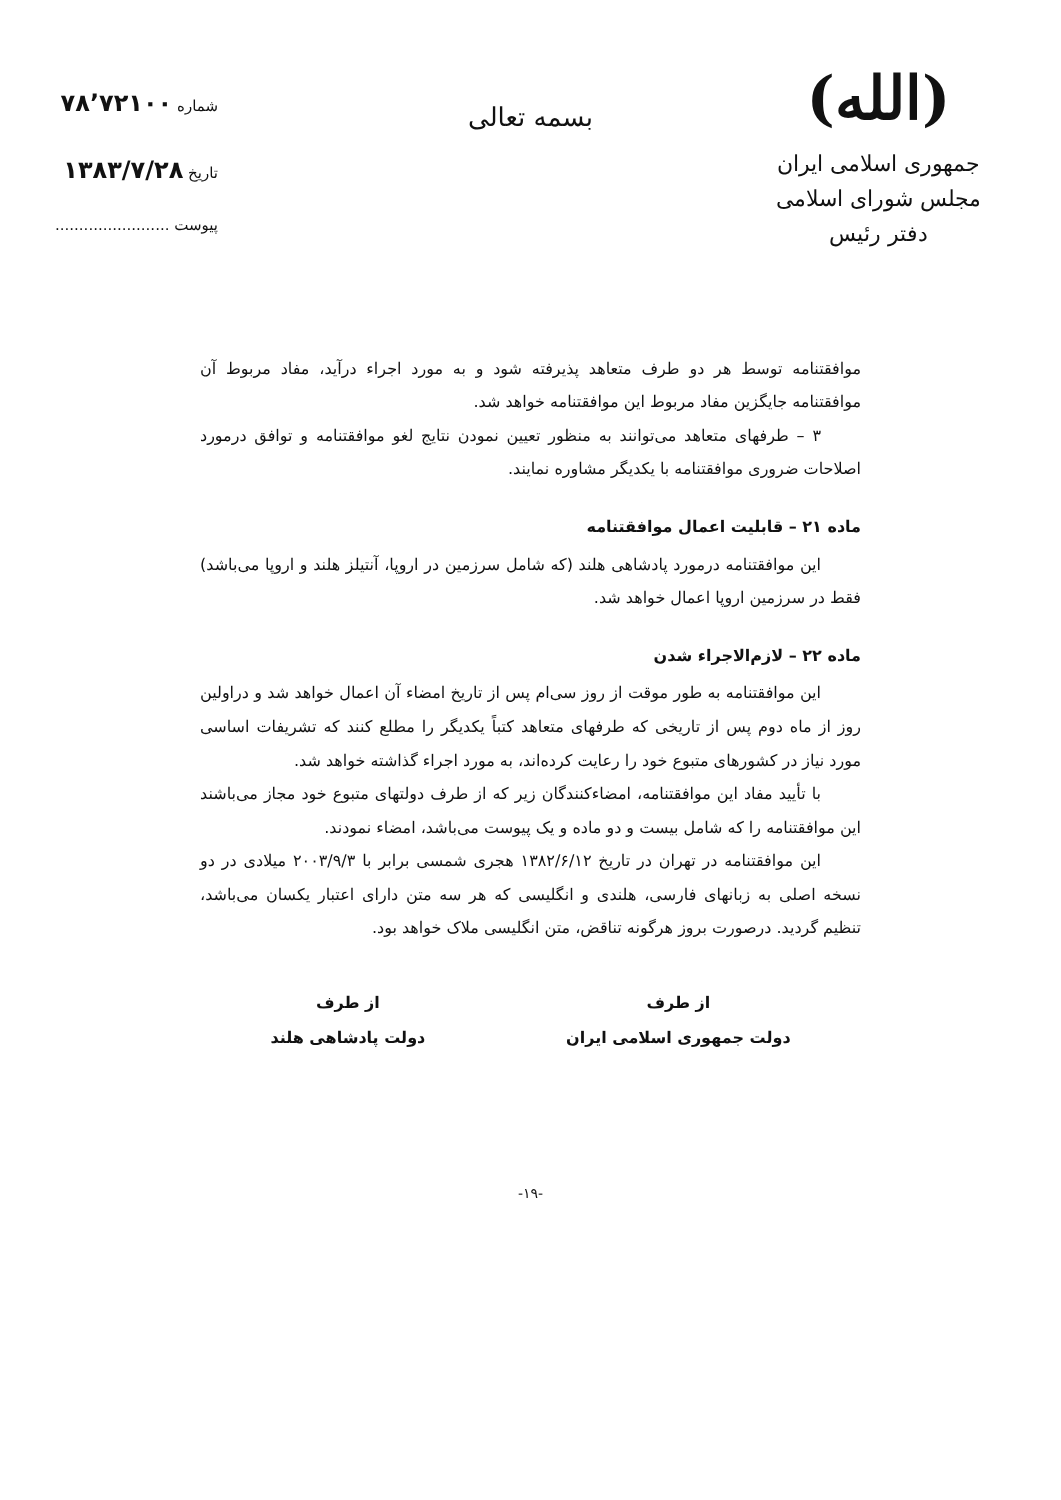(الله)
جمهوری اسلامی ایران
مجلس شورای اسلامی
دفتر رئیس
شماره ۷۸٬۷۲۱۰۰
تاریخ ۱۳۸۳/۷/۲۸
پیوست ........................
بسمه تعالی
موافقتنامه توسط هر دو طرف متعاهد پذیرفته شود و به مورد اجراء درآید، مفاد مربوط آن موافقتنامه جایگزین مفاد مربوط این موافقتنامه خواهد شد.
۳ – طرفهای متعاهد می‌توانند به منظور تعیین نمودن نتایج لغو موافقتنامه و توافق درمورد اصلاحات ضروری موافقتنامه با یکدیگر مشاوره نمایند.
ماده ۲۱ – قابلیت اعمال موافقتنامه
این موافقتنامه درمورد پادشاهی هلند (که شامل سرزمین در اروپا، آنتیلز هلند و اروپا می‌باشد) فقط در سرزمین اروپا اعمال خواهد شد.
ماده ۲۲ – لازم‌الاجراء شدن
این موافقتنامه به طور موقت از روز سی‌ام پس از تاریخ امضاء آن اعمال خواهد شد و دراولین روز از ماه دوم پس از تاریخی که طرفهای متعاهد کتباً یکدیگر را مطلع کنند که تشریفات اساسی مورد نیاز در کشورهای متبوع خود را رعایت کرده‌اند، به مورد اجراء گذاشته خواهد شد.
با تأیید مفاد این موافقتنامه، امضاءکنندگان زیر که از طرف دولتهای متبوع خود مجاز می‌باشند این موافقتنامه را که شامل بیست و دو ماده و یک پیوست می‌باشد، امضاء نمودند.
این موافقتنامه در تهران در تاریخ ۱۳۸۲/۶/۱۲ هجری شمسی برابر با ۲۰۰۳/۹/۳ میلادی در دو نسخه اصلی به زبانهای فارسی، هلندی و انگلیسی که هر سه متن دارای اعتبار یکسان می‌باشد، تنظیم گردید. درصورت بروز هرگونه تناقض، متن انگلیسی ملاک خواهد بود.
از طرف
دولت جمهوری اسلامی ایران
از طرف
دولت پادشاهی هلند
-۱۹-